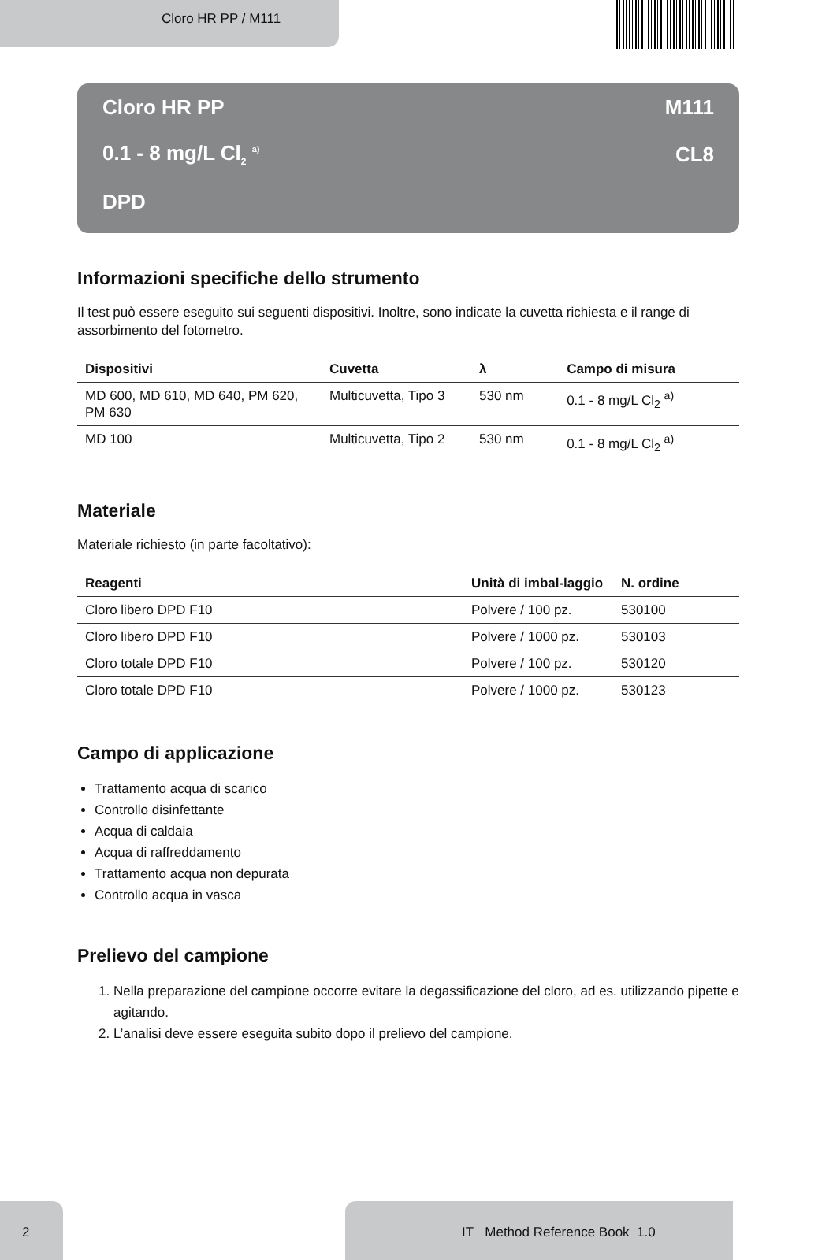Cloro HR PP / M111
Cloro HR PP M111
0.1 - 8 mg/L Cl<sub>2</sub> <sup>a)</sup> CL8
DPD
Informazioni specifiche dello strumento
Il test può essere eseguito sui seguenti dispositivi. Inoltre, sono indicate la cuvetta richiesta e il range di assorbimento del fotometro.
| Dispositivi | Cuvetta | λ | Campo di misura |
| --- | --- | --- | --- |
| MD 600, MD 610, MD 640, PM 620, PM 630 | Multicuvetta, Tipo 3 | 530 nm | 0.1 - 8 mg/L Cl<sub>2</sub> <sup>a)</sup> |
| MD 100 | Multicuvetta, Tipo 2 | 530 nm | 0.1 - 8 mg/L Cl<sub>2</sub> <sup>a)</sup> |
Materiale
Materiale richiesto (in parte facoltativo):
| Reagenti | Unità di imbal-laggio | N. ordine |
| --- | --- | --- |
| Cloro libero DPD F10 | Polvere / 100 pz. | 530100 |
| Cloro libero DPD F10 | Polvere / 1000 pz. | 530103 |
| Cloro totale DPD F10 | Polvere / 100 pz. | 530120 |
| Cloro totale DPD F10 | Polvere / 1000 pz. | 530123 |
Campo di applicazione
Trattamento acqua di scarico
Controllo disinfettante
Acqua di caldaia
Acqua di raffreddamento
Trattamento acqua non depurata
Controllo acqua in vasca
Prelievo del campione
1. Nella preparazione del campione occorre evitare la degassificazione del cloro, ad es. utilizzando pipette e agitando.
2. L’analisi deve essere eseguita subito dopo il prelievo del campione.
2 IT Method Reference Book 1.0